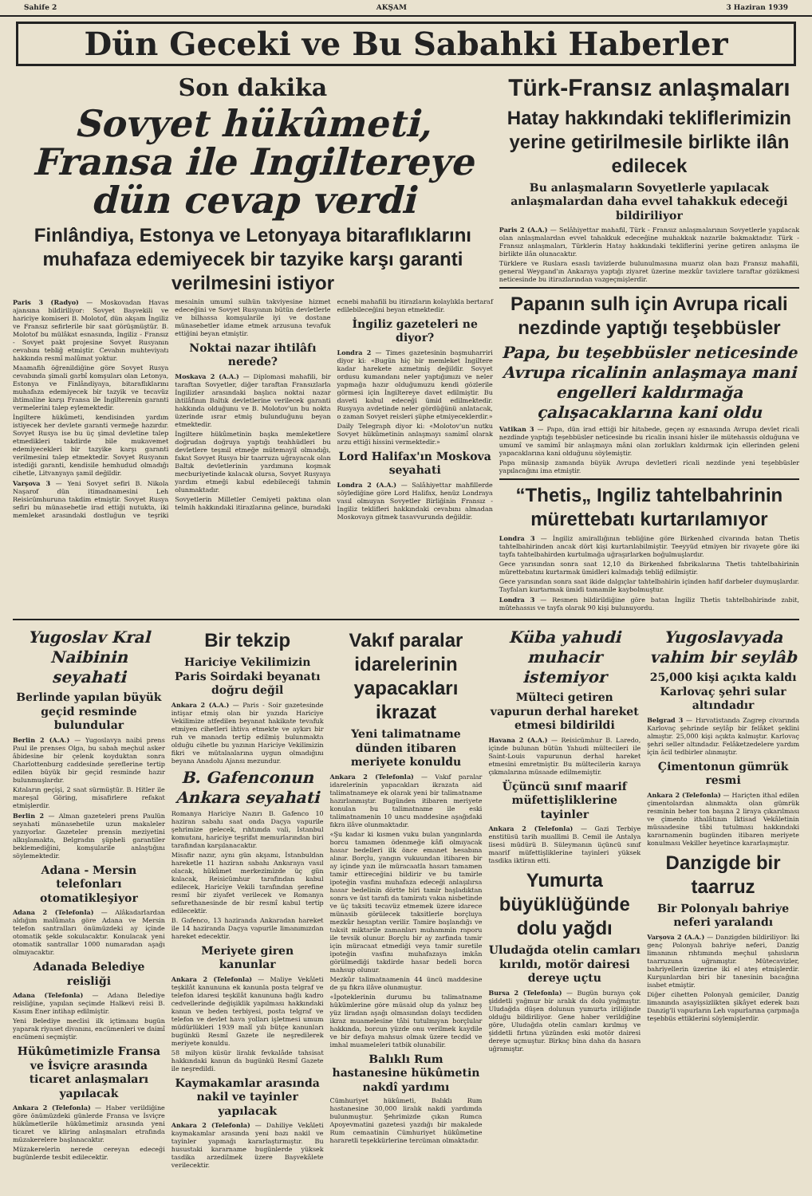Sahife 2 AKŞAM 3 Haziran 1939
Dün Geceki ve Bu Sabahki Haberler
Son dakika
Sovyet hükûmeti, Fransa ile Ingiltereye dün cevap verdi
Finlândiya, Estonya ve Letonyaya bitaraflıklarını muhafaza edemiyecek bir tazyike karşı garanti verilmesini istiyor
Paris 3 (Radyo) — Moskovadan Havas ajansına bildiriliyor: Sovyet Başvekili ve hariciye komiseri B. Molotof, dün akşam İngiliz ve Fransız sefirlerile bir saat görüşmüştür. B. Molotof bu mülâkat esnasında, İngiliz - Fransız - Sovyet pakt projesine Sovyet Rusyanın cevabını tebliğ etmiştir. Cevabın muhteviyatı hakkında resmî malûmat yoktur.
Maamafih öğrenildiğine göre Sovyet Rusya cevabında şimali garbî komşuları olan Letonya, Estonya ve Finlândiyaya, bitaraflıklarını muhafaza edemiyecek bir tazyik ve tecavüz ihtimaline karşı Fransa ile İngilterenin garanti vermelerini talep eylemektedir.
İngiltere hükûmeti, kendisinden yardım istiyecek her devlete garanti vermeğe hazırdır. Sovyet Rusya ise bu üç şimal devletine talep etmedikleri takdirde bile mukavemet edemiyecekleri bir tazyike karşı garanti verilmesini talep etmektedir. Sovyet Rusyanın istediği garanti, kendisile hemhudud olmadığı cihetle, Litvanyaya şamil değildir.
Varşova 3 — Yeni Sovyet sefiri B. Nikola Naşarof dün itimadnamesini Leh Reisicümhuruna takdim etmiştir. Sovyet Rusya sefiri bu münasebetle irad ettiği nutukta, iki memleket arasındaki dostluğun ve teşriki mesainin umumî sulhün takviyesine hizmet edeceğini ve Sovyet Rusyanın bütün devletlerle ve bilhassa komşularile iyi ve dostane münasebetler idame etmek arzusuna tevafuk ettiğini beyan etmiştir.
Noktai nazar ihtilâfı nerede?
Moskava 2 (A.A.) — Diplomasi mahafili, bir taraftan Sovyetler, diğer taraftan Fransızlarla İngilizler arasındaki başlıca noktai nazar ihtilâfının Baltık devletlerine verilecek garanti hakkında olduğunu ve B. Molotov'un bu nokta üzerinde ısrar etmiş bulunduğunu beyan etmektedir.
İngiltere hükûmetinin başka memleketlere doğrudan doğruya yaptığı teahhüdleri bu devletlere teşmil etmeğe mütemayil olmadığı, fakat Sovyet Rusya bir taarruza uğrayacak olan Baltık devletlerinin yardımına koşmak mecburiyetinde kalacak olursa, Sovyet Rusyaya yardım etmeği kabul edebileceği tahmin olunmaktadır.
Sovyetlerin Milletler Cemiyeti paktına olan telmih hakkındaki itirazlarına gelince, buradaki ecnebi mahafili bu itirazların kolaylıkla bertaraf edilebileceğini beyan etmektedir.
İngiliz gazeteleri ne diyor?
Londra 2 — Times gazetesinin başmuharriri diyor ki: «Bugün hiç bir memleket İngiltere kadar harekete azmetmiş değildir. Sovyet ordusu kumandanı neler yaptığımızı ve neler yapmağa hazır olduğumuzu kendi gözlerile görmesi için İngiltereye davet edilmiştir. Bu daveti kabul edeceği ümid edilmektedir. Rusyaya avdetinde neler gördüğünü anlatacak, o zaman Sovyet reisleri şüphe etmiyeceklerdir.»
Daily Telegraph diyor ki: «Molotov'un nutku Sovyet hükûmetinin anlaşmayı samimî olarak arzu ettiği hissini vermektedir.»
Lord Halifax'ın Moskova seyahati
Londra 2 (A.A.) — Salâhiyettar mahfillerde söylediğine göre Lord Halifax, henüz Londraya vasıl olmuyan Sovyetler Birliğinin Fransız - İngiliz teklifleri hakkındaki cevabını almadan Moskovaya gitmek tasavvurunda değildir.
Türk-Fransız anlaşmaları
Hatay hakkındaki tekliflerimizin yerine getirilmesile birlikte ilân edilecek
Bu anlaşmaların Sovyetlerle yapılacak anlaşmalardan daha evvel tahakkuk edeceği bildiriliyor
Paris 2 (A.A.) — Selâhiyettar mahafil, Türk - Fransız anlaşmalarının Sovyetlerle yapılacak olan anlaşmalardan evvel tahakkuk edeceğine muhakkak nazarile bakmaktadır. Türk - Fransız anlaşmaları, Türklerin Hatay hakkındaki tekliflerini yerine getiren anlaşma ile birlikte ilân olunacaktır.
Türklere ve Ruslara esaslı tavizlerde bulunulmasına muarız olan bazı Fransız mahafili, general Weygand'ın Ankaraya yaptığı ziyaret üzerine mezkûr tavizlere taraftar gözükmesi neticesinde bu itirazlarından vazgeçmişlerdir.
Papanın sulh için Avrupa ricali nezdinde yaptığı teşebbüsler
Papa, bu teşebbüsler neticesinde Avrupa ricalinin anlaşmaya mani engelleri kaldırmağa çalışacaklarına kani oldu
Vatikan 3 — Papa, dün irad ettiği bir hitabede, geçen ay esnasında Avrupa devlet ricali nezdinde yaptığı teşebbüsler neticesinde bu ricalin insani hisler ile mütehassis olduğuna ve umumî ve samimî bir anlaşmaya mâni olan zorlukları kaldırmak için ellerinden geleni yapacaklarına kani olduğunu söylemiştir.
Papa münasip zamanda büyük Avrupa devletleri ricali nezdinde yeni teşebbüsler yapılacağını ima etmiştir.
“Thetis„ Ingiliz tahtelbahrinin mürettebatı kurtarılamıyor
Londra 3 — İngiliz amirallığının tebliğine göre Birkenhed civarında batan Thetis tahtelbahirinden ancak dört kişi kurtarılabilmiştir. Teeyyüd etmiyen bir rivayete göre iki tayfa tahtelbahirden kurtulmağa uğraşırlarken boğulmuşlardır.
Gece yarısından sonra saat 12,10 da Birkenhed fabrikalarına Thetis tahtelbahirinin mürettebatını kurtarmak ümidleri kalmadığı tebliğ edilmiştir.
Gece yarısından sonra saat ikide dalgıçlar tahtelbahirin içinden hafif darbeler duymuşlardır. Tayfaları kurtarmak ümidi tamamile kaybolmuştur.
Londra 3 — Resmen bildirildiğine göre batan İngiliz Thetis tahtelbahirinde zabit, mütehassıs ve tayfa olarak 90 kişi bulunuyordu.
Yugoslav Kral Naibinin seyahati
Berlinde yapılan büyük geçid resminde bulundular
Berlin 2 (A.A.) — Yugoslavya naibi prens Paul ile prenses Olga, bu sabah meçhul asker âbidesine bir çelenk koyduktan sonra Charlottenburg caddesinde şereflerine tertip edilen büyük bir geçid resminde hazır bulunmuşlardır.
Kıtaların geçişi, 2 saat sürmüştür. B. Hitler ile mareşal Göring, misafirlere refakat etmişlerdir.
Berlin 2 — Alman gazeteleri prens Paulün seyahati münasebetile uzun makaleler yazıyorlar. Gazeteler prensin meziyetini alkışlamakta, Belgradın şüpheli garantiler beklemediğini, komşularile anlaştığını söylemektedir.
Adana - Mersin telefonları otomatikleşiyor
Adana 2 (Telefonla) — Alâkadarlardan aldığım malûmata göre Adana ve Mersin telefon santralları önümüzdeki ay içinde otomatik şekle sokulacaktır. Konulacak yeni otomatik santrallar 1000 numaradan aşağı olmıyacaktır.
Adanada Belediye reisliği
Adana (Telefonla) — Adana Belediye reisliğine, yapılan seçimde Halkevi reisi B. Kasım Ener intihap edilmiştir.
Yeni Belediye meclisi ilk içtimaını bugün yaparak riyaset divanını, encümenleri ve daimî encümeni seçmiştir.
Hükûmetimizle Fransa ve İsviçre arasında ticaret anlaşmaları yapılacak
Ankara 2 (Telefonla) — Haber verildiğine göre önümüzdeki günlerde Fransa ve İsviçre hükûmetlerile hükûmetimiz arasında yeni ticaret ve kliring anlaşmaları etrafında müzakerelere başlanacaktır.
Müzakerelerin nerede cereyan edeceği bugünlerde tesbit edilecektir.
Bir tekzip
Hariciye Vekilimizin Paris Soirdaki beyanatı doğru değil
Ankara 2 (A.A.) — Paris - Soir gazetesinde intişar etmiş olan bir yazıda Hariciye Vekilimize atfedilen beyanat hakikate tevafuk etmiyen cihetleri ihtiva etmekte ve aykırı bir ruh ve manada tertip edilmiş bulunmakta olduğu cihetle bu yazının Hariciye Vekilimizin fikri ve mütalaalarına uygun olmadığını beyana Anadolu Ajansı mezundur.
B. Gafenconun Ankara seyahati
Romanya Hariciye Nazırı B. Gafenco 10 haziran sabahı saat onda Daçya vapurile şehrimize gelecek, rıhtımda vali, İstanbul komutanı, hariciye teşrifat memurlarından biri tarafından karşılanacaktır.
Misafir nazır, aynı gün akşamı, İstanbuldan hareketle 11 haziran sabahı Ankaraya vasıl olacak, hükûmet merkezimizde üç gün kalacak, Reisicümhur tarafından kabul edilecek, Hariciye Vekili tarafından şerefine resmî bir ziyafet verilecek ve Romanya sefarethanesinde de bir resmî kabul tertip edilecektir.
B. Gafenco, 13 haziranda Ankaradan hareket ile 14 haziranda Daçya vapurile limanımızdan hareket edecektir.
Meriyete giren kanunlar
Ankara 2 (Telefonla) — Maliye Vekâleti teşkilât kanununa ek kanunla posta telgraf ve telefon idaresi teşkilât kanununa bağlı kadro cedvellerinde değişiklik yapılması hakkındaki kanun ve beden terbiyesi, posta telgraf ve telefon ve devlet hava yolları işletmesi umum müdürlükleri 1939 malî yılı bütçe kanunları bugünkü Resmî Gazete ile neşredilerek meriyete konuldu.
58 milyon küsür liralık fevkalâde tahsisat hakkındaki kanun da bugünkü Resmî Gazete ile neşredildi.
Kaymakamlar arasında nakil ve tayinler yapılacak
Ankara 2 (Telefonla) — Dahiliye Vekâleti kaymakamlar arasında yeni bazı nakil ve tayinler yapmağı kararlaştırmıştır. Bu husustaki kararname bugünlerde yüksek tasdika arzedilmek üzere Başvekâlete verilecektir.
Vakıf paralar idarelerinin yapacakları ikrazat
Yeni talimatname dünden itibaren meriyete konuldu
Ankara 2 (Telefonla) — Vakıf paralar idarelerinin yapacakları ikrazata aid talimatnameye ek olarak yeni bir talimatname hazırlanmıştır. Bugünden itibaren meriyete konulan bu talimatname ile eski talimatnamenin 10 uncu maddesine aşağıdaki fıkra ilâve olunmaktadır.
«Şu kadar ki kısmen vuku bulan yangınlarda borcu tamamen ödenmeğe kâfi olmıyacak hasar bedelleri ilk önce emanet hesabına alınır. Borçlu, yangın vukuundan itibaren bir ay içinde yazı ile müracaatla hasarı tamamen tamir ettireceğini bildirir ve bu tamirle ipoteğin vasfını muhafaza edeceği anlaşılırsa hasar bedelinin dörtte biri tamir başladıktan sonra ve üst tarafı da tamiratı vakıa nisbetinde ve üç taksiti tecavüz etmemek üzere idarece münasib görülecek taksitlerle borçluya mezkûr hesaptan verilir. Tamire başlandığı ve taksit miktarile zamanları muhammin raporu ile tevsik olunur. Borçlu bir ay zarfında tamir için müracaat etmediği veya tamir suretile ipoteğin vasfını muhafazaya imkân görülmediği takdirde hasar bedeli borca mahsup olunur.
Mezkûr talimatnamenin 44 üncü maddesine de şu fıkra ilâve olunmuştur.
«İpoteklerinin durumu bu talimatname hükümlerine göre müsaid olup da yalnız beş yüz liradan aşağı olmasından dolayı tecdiden ikraz muamelesine tâbi tutulmıyan borçlular hakkında, borcun yüzde onu verilmek kaydile ve bir defaya mahsus olmak üzere tecdid ve imhal muameleleri tatbik olunabilir.
Balıklı Rum hastanesine hükûmetin nakdî yardımı
Cümhuriyet hükûmeti, Balıklı Rum hastanesine 30,000 liralık nakdi yardımda bulunmuştur. Şehrimizde çıkan Rumca Apoyevmatini gazetesi yazdığı bir makalede Rum cemaatinin Cümhuriyet hükûmetine hararetli teşekkürlerine tercüman olmaktadır.
Küba yahudi muhacir istemiyor
Mülteci getiren vapurun derhal hareket etmesi bildirildi
Havana 2 (A.A.) — Reisicümhur B. Laredo, içinde bulunan bütün Yahudi mültecileri ile Saint-Louis vapurunun derhal hareket etmesini emretmiştir. Bu mültecilerin karaya çıkmalarına müsaade edilmemiştir.
Üçüncü sınıf maarif müfettişliklerine tayinler
Ankara 2 (Telefonla) — Gazi Terbiye enstitüsü tarih muallimi B. Cemil ile Antalya lisesi müdürü B. Süleymanın üçüncü sınıf maarif müfettişliklerine tayinleri yüksek tasdika iktiran etti.
Yumurta büyüklüğünde dolu yağdı
Uludağda otelin camları kırıldı, motör dairesi dereye uçtu
Bursa 2 (Telefonla) — Bugün buraya çok şiddetli yağmur bir aralık da dolu yağmıştır. Uludağda düşen dolunun yumurta iriliğinde olduğu bildiriliyor. Gene haber verildiğine göre, Uludağda otelin camları kırılmış ve şiddetli fırtına yüzünden eski motör dairesi dereye uçmuştur. Birkaç bina daha da hasara uğramıştır.
Yugoslavyada vahim bir seylâb
25,000 kişi açıkta kaldı Karlovaç şehri sular altındadır
Belgrad 3 — Hırvatistanda Zagrep civarında Karlovaç şehrinde seylâp bir felâket şeklini almıştır. 25,000 kişi açıkta kalmıştır. Karlovaç şehri seller altındadır. Felâketzedelere yardım için âcil tedbirler alınmıştır.
Çimentonun gümrük resmi
Ankara 2 (Telefonla) — Hariçten ithal edilen çimentolardan alınmakta olan gümrük resminin beher ton başına 2 liraya çıkarılması ve çimento ithalâtının İktisad Vekâletinin müsaadesine tâbi tutulması hakkındaki kararnamenin bugünden itibaren meriyete konulması Vekiller heyetince kararlaşmıştır.
Danzigde bir taarruz
Bir Polonyalı bahriye neferi yaralandı
Varşova 2 (A.A.) — Danzigden bildiriliyor: İki genç Polonyalı bahriye neferi, Danzig limanının rıhtımında meçhul şahısların taarruzuna uğramıştır. Mütecavizler, bahriyellerin üzerine iki el ateş etmişlerdir. Kurşunlardan biri bir tanesinin bacağına isabet etmiştir.
Diğer cihetten Polonyalı gemiciler, Danzig limanında asayişsizlikten şikâyet ederek bazı Danzig'li vapurların Leh vapurlarına çarpmağa teşebbüs ettiklerini söylemişlerdir.